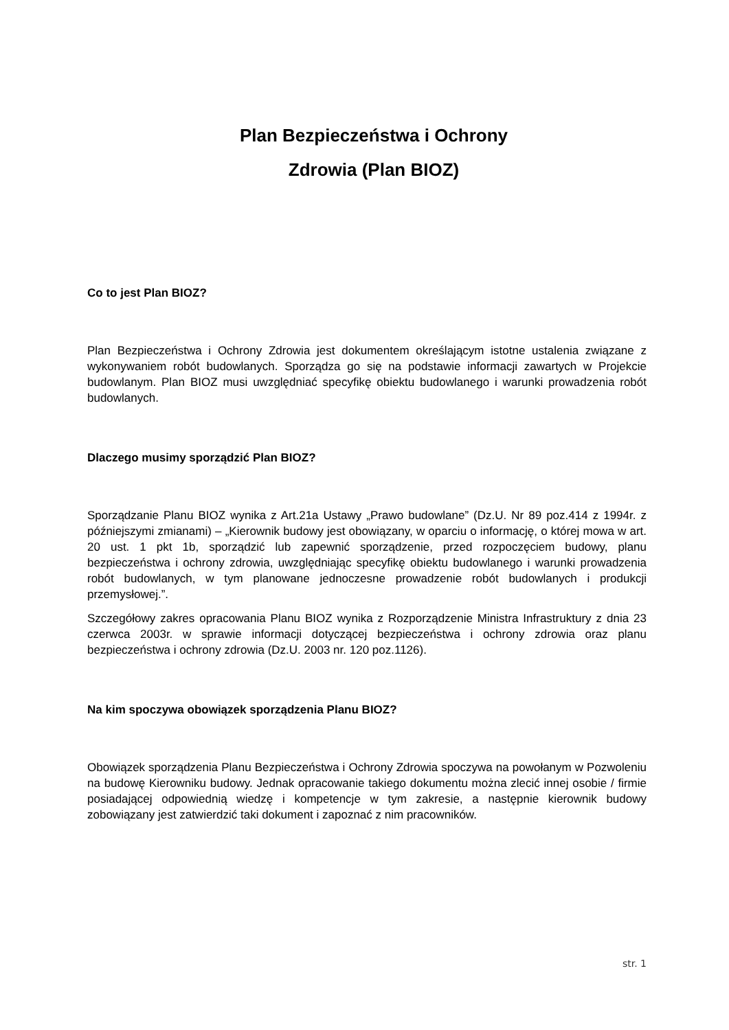Plan Bezpieczeństwa i Ochrony
Zdrowia (Plan BIOZ)
Co to jest Plan BIOZ?
Plan Bezpieczeństwa i Ochrony Zdrowia jest dokumentem określającym istotne ustalenia związane z wykonywaniem robót budowlanych. Sporządza go się na podstawie informacji zawartych w Projekcie budowlanym. Plan BIOZ musi uwzględniać specyfikę obiektu budowlanego i warunki prowadzenia robót budowlanych.
Dlaczego musimy sporządzić Plan BIOZ?
Sporządzanie Planu BIOZ wynika z Art.21a Ustawy „Prawo budowlane” (Dz.U. Nr 89 poz.414 z 1994r. z późniejszymi zmianami) – „Kierownik budowy jest obowiązany, w oparciu o informację, o której mowa w art. 20 ust. 1 pkt 1b, sporządzić lub zapewnić sporządzenie, przed rozpoczęciem budowy, planu bezpieczeństwa i ochrony zdrowia, uwzględniając specyfikę obiektu budowlanego i warunki prowadzenia robót budowlanych, w tym planowane jednoczesne prowadzenie robót budowlanych i produkcji przemysłowej.”.
Szczegółowy zakres opracowania Planu BIOZ wynika z Rozporządzenie Ministra Infrastruktury z dnia 23 czerwca 2003r. w sprawie informacji dotyczącej bezpieczeństwa i ochrony zdrowia oraz planu bezpieczeństwa i ochrony zdrowia (Dz.U. 2003 nr. 120 poz.1126).
Na kim spoczywa obowiązek sporządzenia Planu BIOZ?
Obowiązek sporządzenia Planu Bezpieczeństwa i Ochrony Zdrowia spoczywa na powołanym w Pozwoleniu na budowę Kierowniku budowy. Jednak opracowanie takiego dokumentu można zlecić innej osobie / firmie posiadającej odpowiednią wiedzę i kompetencje w tym zakresie, a następnie kierownik budowy zobowiązany jest zatwierdzić taki dokument i zapoznać z nim pracowników.
str. 1